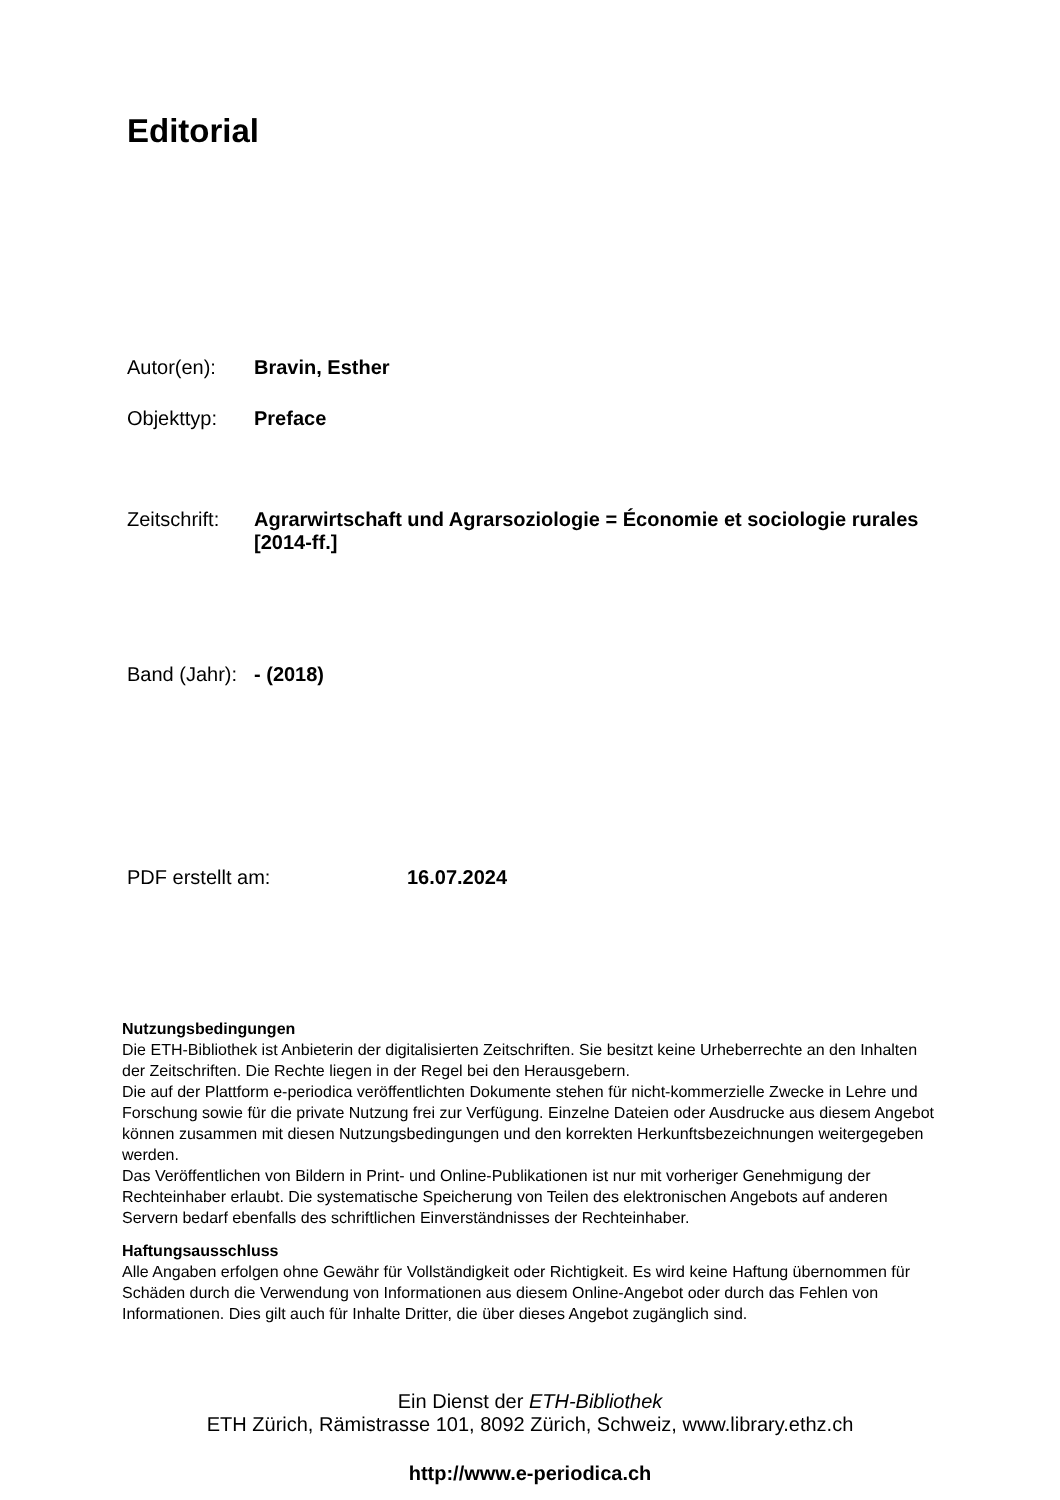Editorial
Autor(en): Bravin, Esther
Objekttyp: Preface
Zeitschrift: Agrarwirtschaft und Agrarsoziologie = Économie et sociologie rurales [2014-ff.]
Band (Jahr): - (2018)
PDF erstellt am: 16.07.2024
Nutzungsbedingungen
Die ETH-Bibliothek ist Anbieterin der digitalisierten Zeitschriften. Sie besitzt keine Urheberrechte an den Inhalten der Zeitschriften. Die Rechte liegen in der Regel bei den Herausgebern.
Die auf der Plattform e-periodica veröffentlichten Dokumente stehen für nicht-kommerzielle Zwecke in Lehre und Forschung sowie für die private Nutzung frei zur Verfügung. Einzelne Dateien oder Ausdrucke aus diesem Angebot können zusammen mit diesen Nutzungsbedingungen und den korrekten Herkunftsbezeichnungen weitergegeben werden.
Das Veröffentlichen von Bildern in Print- und Online-Publikationen ist nur mit vorheriger Genehmigung der Rechteinhaber erlaubt. Die systematische Speicherung von Teilen des elektronischen Angebots auf anderen Servern bedarf ebenfalls des schriftlichen Einverständnisses der Rechteinhaber.
Haftungsausschluss
Alle Angaben erfolgen ohne Gewähr für Vollständigkeit oder Richtigkeit. Es wird keine Haftung übernommen für Schäden durch die Verwendung von Informationen aus diesem Online-Angebot oder durch das Fehlen von Informationen. Dies gilt auch für Inhalte Dritter, die über dieses Angebot zugänglich sind.
Ein Dienst der ETH-Bibliothek
ETH Zürich, Rämistrasse 101, 8092 Zürich, Schweiz, www.library.ethz.ch
http://www.e-periodica.ch